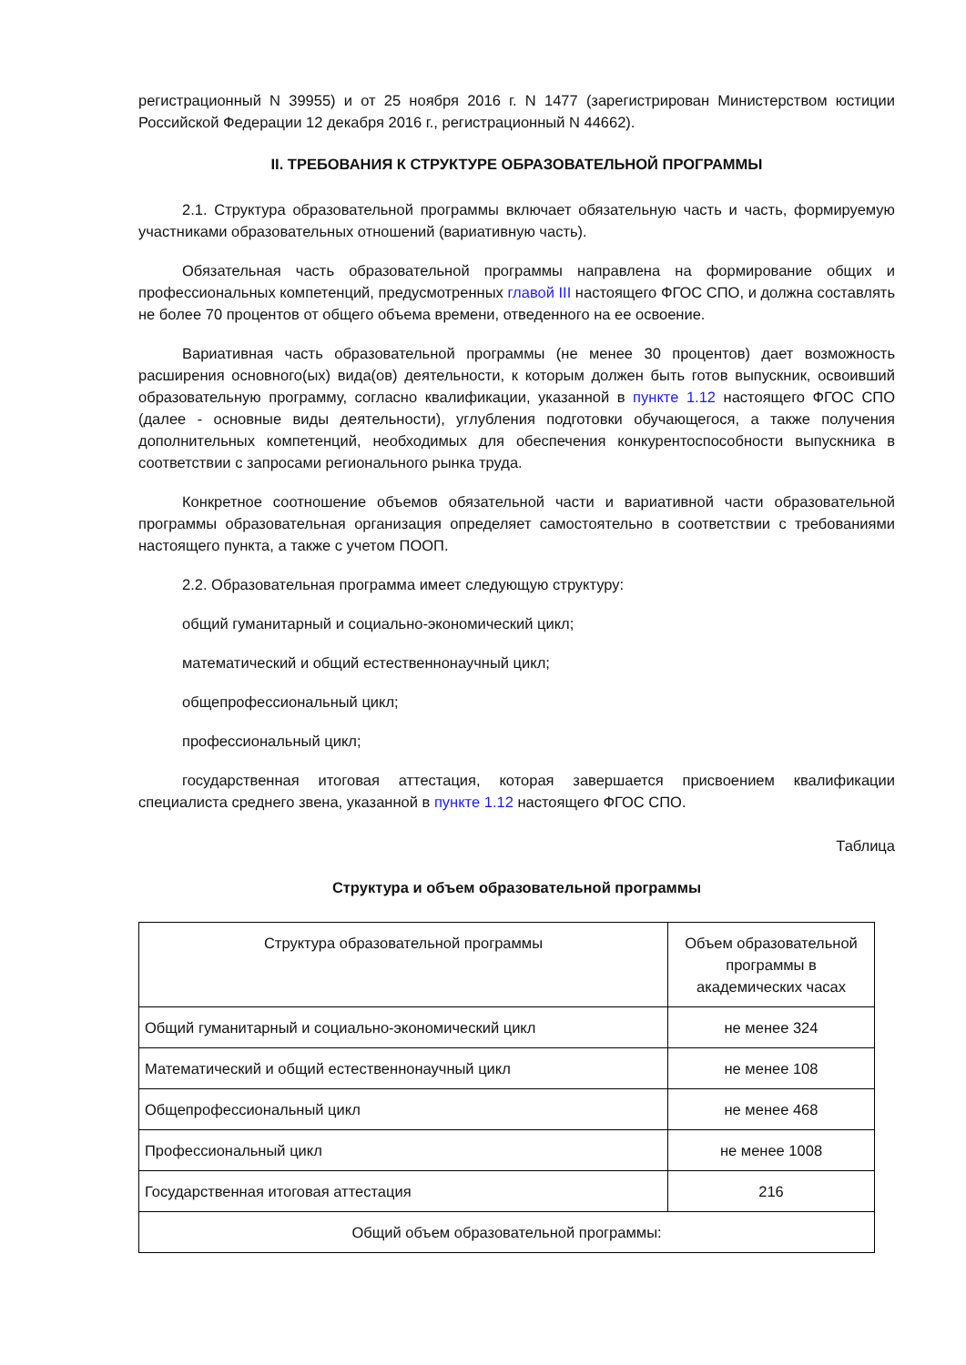регистрационный N 39955) и от 25 ноября 2016 г. N 1477 (зарегистрирован Министерством юстиции Российской Федерации 12 декабря 2016 г., регистрационный N 44662).
II. ТРЕБОВАНИЯ К СТРУКТУРЕ ОБРАЗОВАТЕЛЬНОЙ ПРОГРАММЫ
2.1. Структура образовательной программы включает обязательную часть и часть, формируемую участниками образовательных отношений (вариативную часть).
Обязательная часть образовательной программы направлена на формирование общих и профессиональных компетенций, предусмотренных главой III настоящего ФГОС СПО, и должна составлять не более 70 процентов от общего объема времени, отведенного на ее освоение.
Вариативная часть образовательной программы (не менее 30 процентов) дает возможность расширения основного(ых) вида(ов) деятельности, к которым должен быть готов выпускник, освоивший образовательную программу, согласно квалификации, указанной в пункте 1.12 настоящего ФГОС СПО (далее - основные виды деятельности), углубления подготовки обучающегося, а также получения дополнительных компетенций, необходимых для обеспечения конкурентоспособности выпускника в соответствии с запросами регионального рынка труда.
Конкретное соотношение объемов обязательной части и вариативной части образовательной программы образовательная организация определяет самостоятельно в соответствии с требованиями настоящего пункта, а также с учетом ПООП.
2.2. Образовательная программа имеет следующую структуру:
общий гуманитарный и социально-экономический цикл;
математический и общий естественнонаучный цикл;
общепрофессиональный цикл;
профессиональный цикл;
государственная итоговая аттестация, которая завершается присвоением квалификации специалиста среднего звена, указанной в пункте 1.12 настоящего ФГОС СПО.
Таблица
Структура и объем образовательной программы
| Структура образовательной программы | Объем образовательной программы в академических часах |
| Общий гуманитарный и социально-экономический цикл | не менее 324 |
| Математический и общий естественнонаучный цикл | не менее 108 |
| Общепрофессиональный цикл | не менее 468 |
| Профессиональный цикл | не менее 1008 |
| Государственная итоговая аттестация | 216 |
| Общий объем образовательной программы: | |